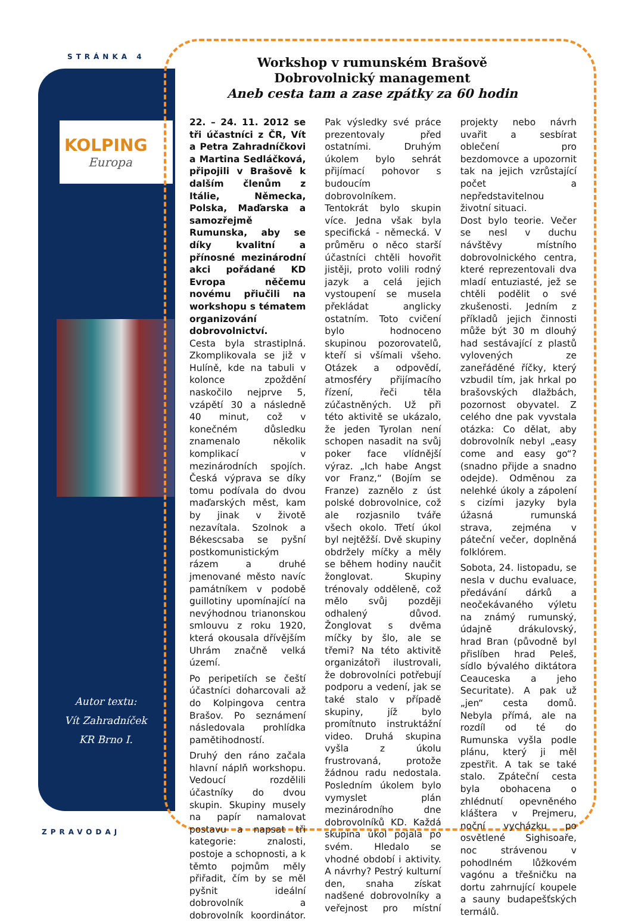STRÁNKA 4
KOLPING
Europa
Autor textu:
Vít Zahradníček
KR Brno I.
Workshop v rumunském Brašově
Dobrovolnický management
Aneb cesta tam a zase zpátky za 60 hodin
22. – 24. 11. 2012 se tři účastníci z ČR, Vít a Petra Zahradníčkovi a Martina Sedláčková, připojili v Brašově k dalším členům z Itálie, Německa, Polska, Maďarska a samozřejmě Rumunska, aby se díky kvalitní a přínosné mezinárodní akci pořádané KD Evropa něčemu novému přiučili na workshopu s tématem organizování dobrovolnictví.
Cesta byla strastiplná. Zkomplikovala se již v Hulíně, kde na tabuli v kolonce zpoždění naskočilo nejprve 5, vzápětí 30 a následně 40 minut, což v konečném důsledku znamenalo několik komplikací v mezinárodních spojích. Česká výprava se díky tomu podívala do dvou maďarských měst, kam by jinak v životě nezavítala. Szolnok a Békescsaba se pyšní postkomunistickým rázem a druhé jmenované město navíc památníkem v podobě guillotiny upomínající na nevýhodnou trianonskou smlouvu z roku 1920, která okousala dřívějším Uhrám značně velká území.
Po peripetiích se čeští účastníci doharcovali až do Kolpingova centra Brašov. Po seznámení následovala prohlídka pamětihodností.
Druhý den ráno začala hlavní náplň workshopu. Vedoucí rozdělili účastníky do dvou skupin. Skupiny musely na papír namalovat postavu a napsat tři kategorie: znalosti, postoje a schopnosti, a k těmto pojmům měly přiřadit, čím by se měl pyšnit ideální dobrovolník a dobrovolník koordinátor. Pak výsledky své práce prezentovaly před ostatními. Druhým úkolem bylo sehrát přijímací pohovor s budoucím dobrovolníkem. Tentokrát bylo skupin více. Jedna však byla specifická - německá. V průměru o něco starší účastníci chtěli hovořit jistěji, proto volili rodný jazyk a celá jejich vystoupení se musela překládat anglicky ostatním. Toto cvičení bylo hodnoceno skupinou pozorovatelů, kteří si všímali všeho. Otázek a odpovědí, atmosféry přijímacího řízení, řeči těla zúčastněných. Už při této aktivitě se ukázalo, že jeden Tyrolan není schopen nasadit na svůj poker face vlídnější výraz. „Ich habe Angst vor Franz,“ (Bojím se Franze) zaznělo z úst polské dobrovolnice, což ale rozjasnilo tváře všech okolo. Třetí úkol byl nejtěžší. Dvě skupiny obdržely míčky a měly se během hodiny naučit žonglovat. Skupiny trénovaly odděleně, což mělo svůj později odhalený důvod. Žonglovat s dvěma míčky by šlo, ale se třemi? Na této aktivitě organizátoři ilustrovali, že dobrovolníci potřebují podporu a vedení, jak se také stalo v případě skupiny, jíž bylo promítnuto instruktážní video. Druhá skupina vyšla z úkolu frustrovaná, protože žádnou radu nedostala. Posledním úkolem bylo vymyslet plán mezinárodního dne dobrovolníků KD. Každá skupina úkol pojala po svém. Hledalo se vhodné období i aktivity. A návrhy? Pestrý kulturní den, snaha získat nadšené dobrovolníky a veřejnost pro místní projekty nebo návrh uvařit a sesbírat oblečení pro bezdomovce a upozornit tak na jejich vzrůstající počet a nepředstavitelnou životní situaci.
Dost bylo teorie. Večer se nesl v duchu návštěvy místního dobrovolnického centra, které reprezentovali dva mladí entuziasté, jež se chtěli podělit o své zkušenosti. Jedním z příkladů jejich činnosti může být 30 m dlouhý had sestávající z plastů vylovených ze zaneřáděné říčky, který vzbudil tím, jak hrkal po brašovských dlažbách, pozornost obyvatel. Z celého dne pak vyvstala otázka: Co dělat, aby dobrovolník nebyl „easy come and easy go“? (snadno přijde a snadno odejde). Odměnou za nelehké úkoly a zápolení s cizími jazyky byla úžasná rumunská strava, zejména v páteční večer, doplněná folklórem.
Sobota, 24. listopadu, se nesla v duchu evaluace, předávání dárků a neočekávaného výletu na známý rumunský, údajně drákulovský, hrad Bran (původně byl přislíben hrad Peleš, sídlo bývalého diktátora Ceauceska a jeho Securitate). A pak už „jen“ cesta domů. Nebyla přímá, ale na rozdíl od té do Rumunska vyšla podle plánu, který ji měl zpestřit. A tak se také stalo. Zpáteční cesta byla obohacena o zhlédnutí opevněného kláštera v Prejmeru, noční vycházku po osvětlené Sighisoaře, noc strávenou v pohodlném lůžkovém vagónu a třešničku na dortu zahrnující koupele a sauny budapešťských termálů.
ZPRAVODAJ